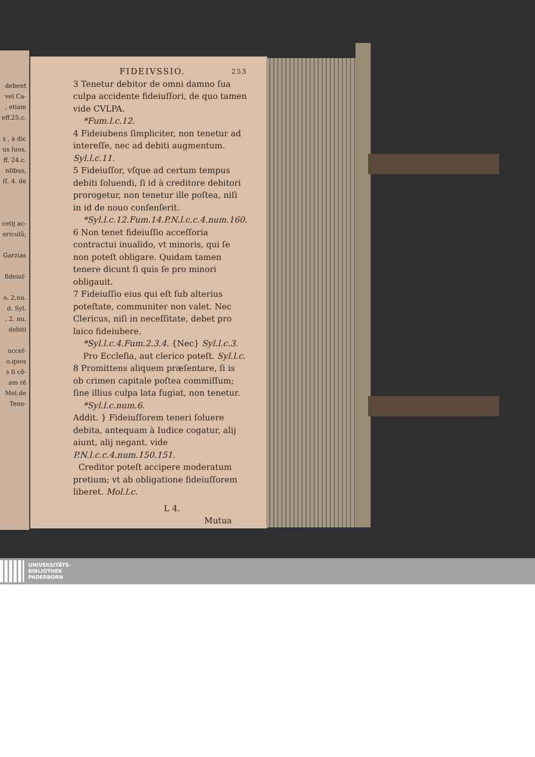debent
vel Ca-
, etiam
eff.25.c.
s , à dic
us ſuos,
ff. 24.c.
nſibus,
ſſ. 4. de
cetij ac-
ericulū;
Garzias
fideiuſ-
o. 2.nu.
d. Syl.
. 2. nu.
debiti
ucceſ-
o.quos
s ſi cō-
am rē
Mol.de
Tene-
FIDEIVSSIO. 253
3 Tenetur debitor de omni damno ſua culpa accidente fideiuſſori, de quo tamen vide CVLPA.
*Fum.l.c.12.
4 Fideiubens ſimpliciter, non tenetur ad intereſſe, nec ad debiti augmentum. Syl.l.c.11.
5 Fideiuſſor, vſque ad certum tempus debiti ſoluendi, ſi id à creditore debitori prorogetur, non tenetur ille poſtea, niſi in id de nouo conſenſerit.
*Syl.l.c.12.Fum.14.P.N.l.c.c.4.num.160.
6 Non tenet fideiuſſio acceſſoria contractui inualido, vt minoris, qui ſe non poteſt obligare. Quidam tamen tenere dicunt ſi quis ſe pro minori obligauit.
7 Fideiuſſio eius qui eſt ſub alterius poteſtate, communiter non valet. Nec Clericus, niſi in neceſſitate, debet pro laico fideiubere.
*Syl.l.c.4.Fum.2.3.4. {Nec} Syl.l.c.3. Pro Eccleſia, aut clerico poteſt. Syl.l.c.
8 Promittens aliquem præſentare, ſi is ob crimen capitale poſtea commiſſum; ſine illius culpa lata fugiat, non tenetur.
*Syl.l.c.num.6.
Addit. } Fideiuſſorem teneri ſoluere debita, antequam à Iudice cogatur, alij aiunt, alij negant. vide P.N.l.c.c.4.num.150.151.
Creditor poteſt accipere moderatum pretium; vt ab obligatione fideiuſſorem liberet. Mol.l.c.
L 4. Mutua
UNIVERSITÄTS-
BIBLIOTHEK
PADERBORN